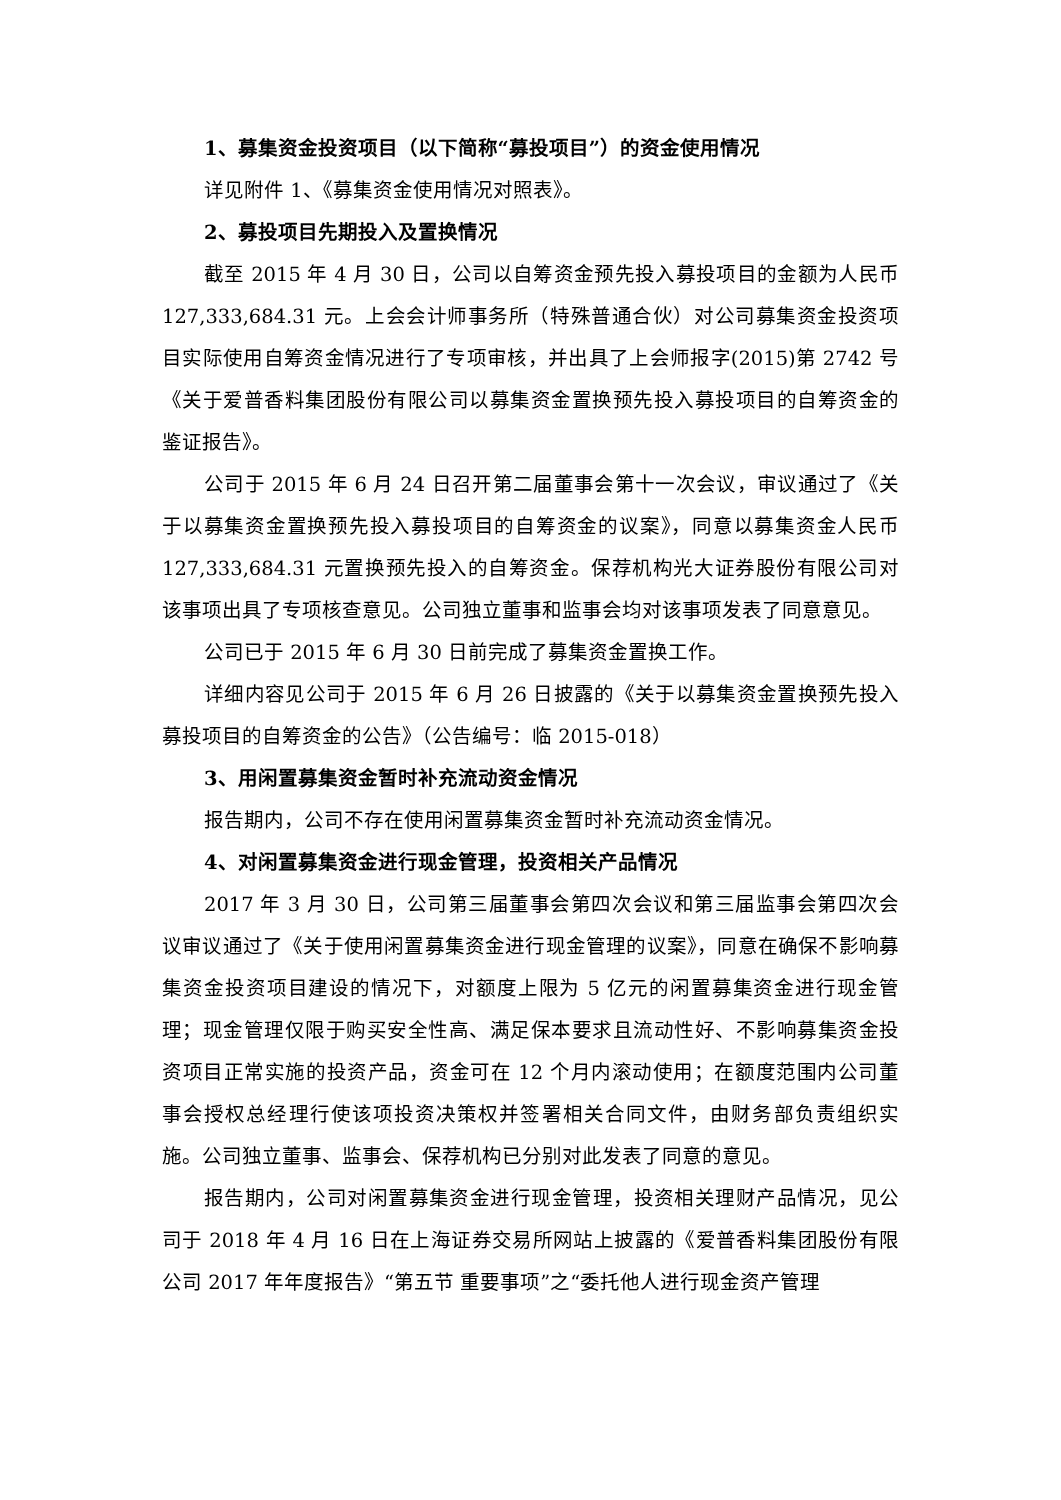1、募集资金投资项目（以下简称“募投项目”）的资金使用情况
详见附件 1、《募集资金使用情况对照表》。
2、募投项目先期投入及置换情况
截至 2015 年 4 月 30 日，公司以自筹资金预先投入募投项目的金额为人民币 127,333,684.31 元。上会会计师事务所（特殊普通合伙）对公司募集资金投资项目实际使用自筹资金情况进行了专项审核，并出具了上会师报字(2015)第 2742 号《关于爱普香料集团股份有限公司以募集资金置换预先投入募投项目的自筹资金的鉴证报告》。
公司于 2015 年 6 月 24 日召开第二届董事会第十一次会议，审议通过了《关于以募集资金置换预先投入募投项目的自筹资金的议案》，同意以募集资金人民币 127,333,684.31 元置换预先投入的自筹资金。保荐机构光大证券股份有限公司对该事项出具了专项核查意见。公司独立董事和监事会均对该事项发表了同意意见。
公司已于 2015 年 6 月 30 日前完成了募集资金置换工作。
详细内容见公司于 2015 年 6 月 26 日披露的《关于以募集资金置换预先投入募投项目的自筹资金的公告》（公告编号：临 2015-018）
3、用闲置募集资金暂时补充流动资金情况
报告期内，公司不存在使用闲置募集资金暂时补充流动资金情况。
4、对闲置募集资金进行现金管理，投资相关产品情况
2017 年 3 月 30 日，公司第三届董事会第四次会议和第三届监事会第四次会议审议通过了《关于使用闲置募集资金进行现金管理的议案》，同意在确保不影响募集资金投资项目建设的情况下，对额度上限为 5 亿元的闲置募集资金进行现金管理；现金管理仅限于购买安全性高、满足保本要求且流动性好、不影响募集资金投资项目正常实施的投资产品，资金可在 12 个月内滚动使用；在额度范围内公司董事会授权总经理行使该项投资决策权并签署相关合同文件，由财务部负责组织实施。公司独立董事、监事会、保荐机构已分别对此发表了同意的意见。
报告期内，公司对闲置募集资金进行现金管理，投资相关理财产品情况，见公司于 2018 年 4 月 16 日在上海证券交易所网站上披露的《爱普香料集团股份有限公司 2017 年年度报告》“第五节 重要事项”之“委托他人进行现金资产管理